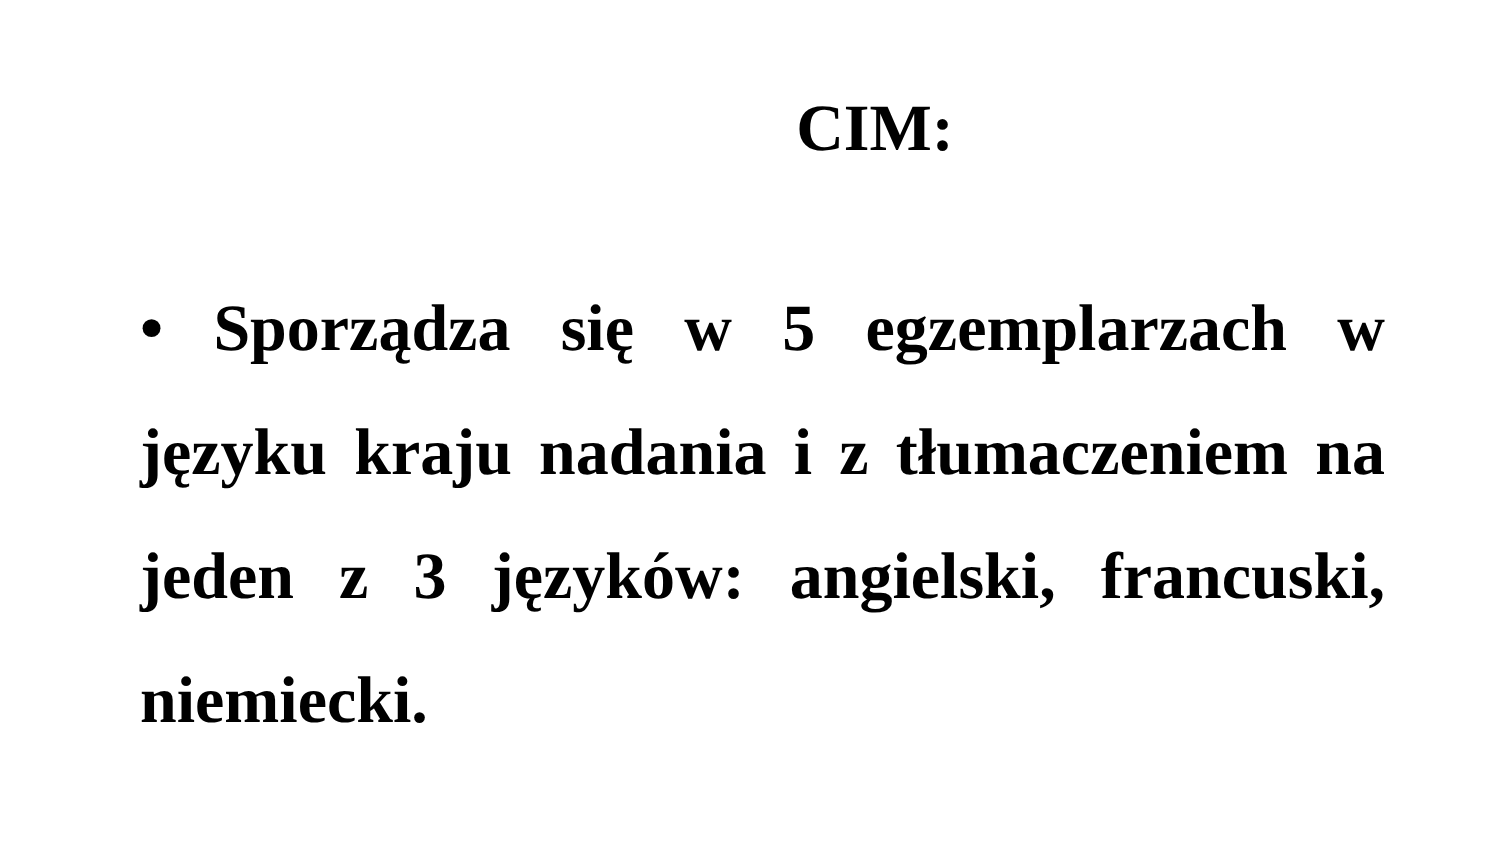CIM:
• Sporządza się w 5 egzemplarzach w języku kraju nadania i z tłumaczeniem na jeden z 3 języków: angielski, francuski, niemiecki.